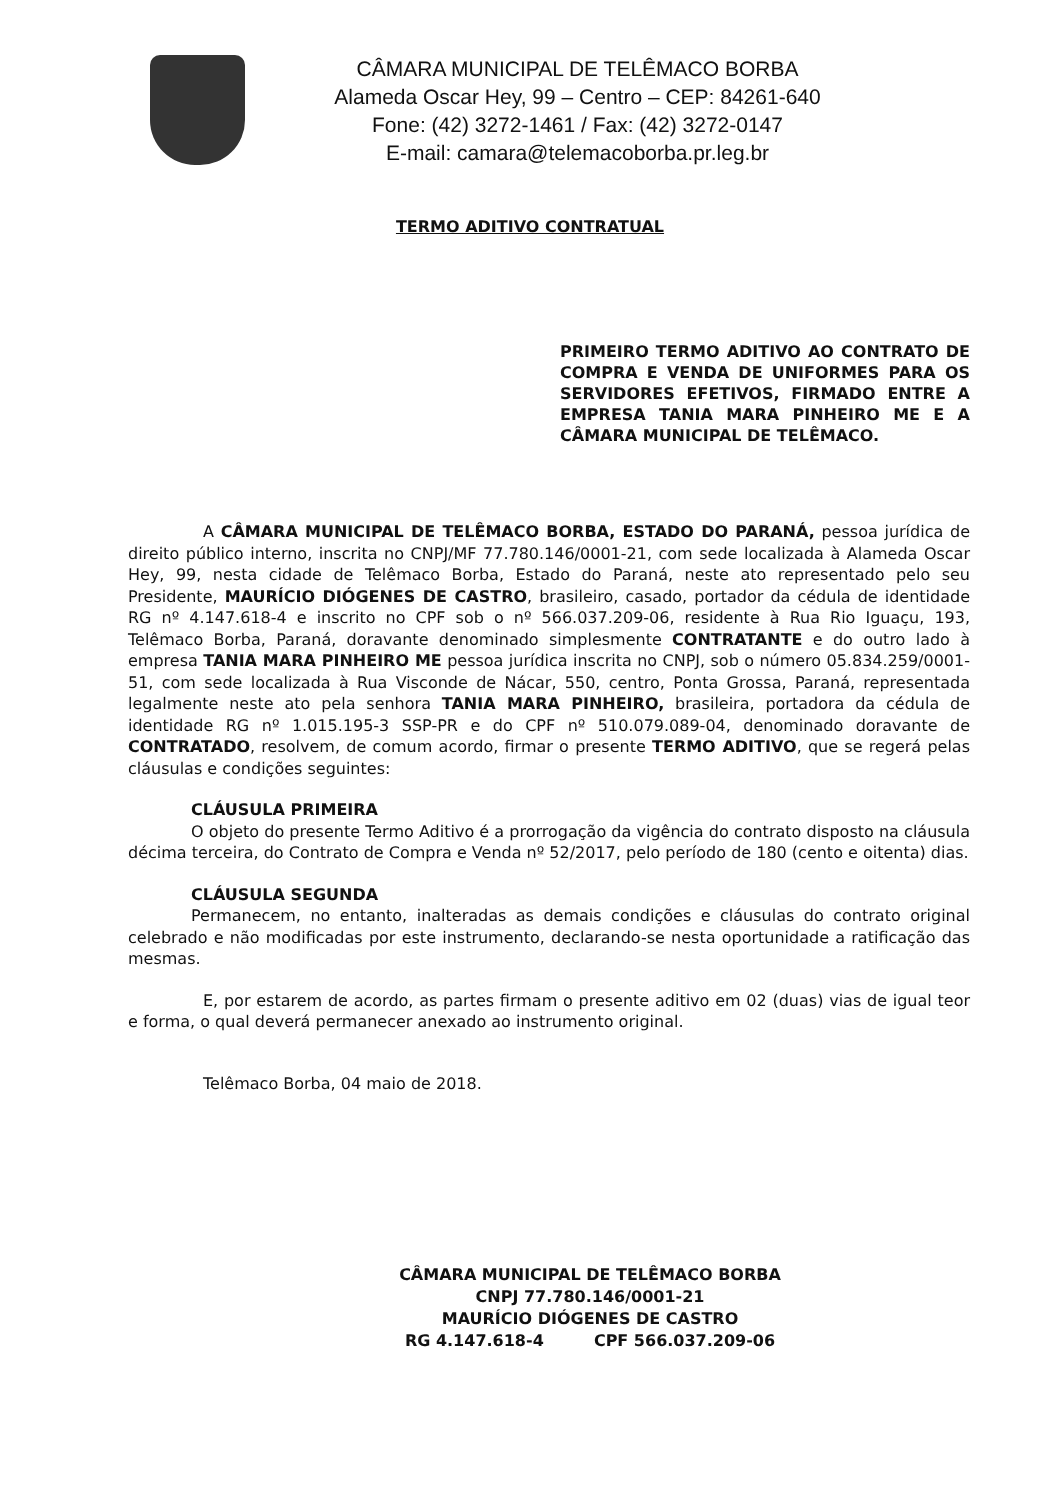CÂMARA MUNICIPAL DE TELÊMACO BORBA
Alameda Oscar Hey, 99 – Centro – CEP: 84261-640
Fone: (42) 3272-1461 / Fax: (42) 3272-0147
E-mail: camara@telemacoborba.pr.leg.br
TERMO ADITIVO CONTRATUAL
PRIMEIRO TERMO ADITIVO AO CONTRATO DE COMPRA E VENDA DE UNIFORMES PARA OS SERVIDORES EFETIVOS, FIRMADO ENTRE A EMPRESA TANIA MARA PINHEIRO ME E A CÂMARA MUNICIPAL DE TELÊMACO.
A CÂMARA MUNICIPAL DE TELÊMACO BORBA, ESTADO DO PARANÁ, pessoa jurídica de direito público interno, inscrita no CNPJ/MF 77.780.146/0001-21, com sede localizada à Alameda Oscar Hey, 99, nesta cidade de Telêmaco Borba, Estado do Paraná, neste ato representado pelo seu Presidente, MAURÍCIO DIÓGENES DE CASTRO, brasileiro, casado, portador da cédula de identidade RG nº 4.147.618-4 e inscrito no CPF sob o nº 566.037.209-06, residente à Rua Rio Iguaçu, 193, Telêmaco Borba, Paraná, doravante denominado simplesmente CONTRATANTE e do outro lado à empresa TANIA MARA PINHEIRO ME pessoa jurídica inscrita no CNPJ, sob o número 05.834.259/0001-51, com sede localizada à Rua Visconde de Nácar, 550, centro, Ponta Grossa, Paraná, representada legalmente neste ato pela senhora TANIA MARA PINHEIRO, brasileira, portadora da cédula de identidade RG nº 1.015.195-3 SSP-PR e do CPF nº 510.079.089-04, denominado doravante de CONTRATADO, resolvem, de comum acordo, firmar o presente TERMO ADITIVO, que se regerá pelas cláusulas e condições seguintes:
CLÁUSULA PRIMEIRA
O objeto do presente Termo Aditivo é a prorrogação da vigência do contrato disposto na cláusula décima terceira, do Contrato de Compra e Venda nº 52/2017, pelo período de 180 (cento e oitenta) dias.
CLÁUSULA SEGUNDA
Permanecem, no entanto, inalteradas as demais condições e cláusulas do contrato original celebrado e não modificadas por este instrumento, declarando-se nesta oportunidade a ratificação das mesmas.
E, por estarem de acordo, as partes firmam o presente aditivo em 02 (duas) vias de igual teor e forma, o qual deverá permanecer anexado ao instrumento original.
Telêmaco Borba, 04 maio de 2018.
CÂMARA MUNICIPAL DE TELÊMACO BORBA
CNPJ 77.780.146/0001-21
MAURÍCIO DIÓGENES DE CASTRO
RG 4.147.618-4 CPF 566.037.209-06